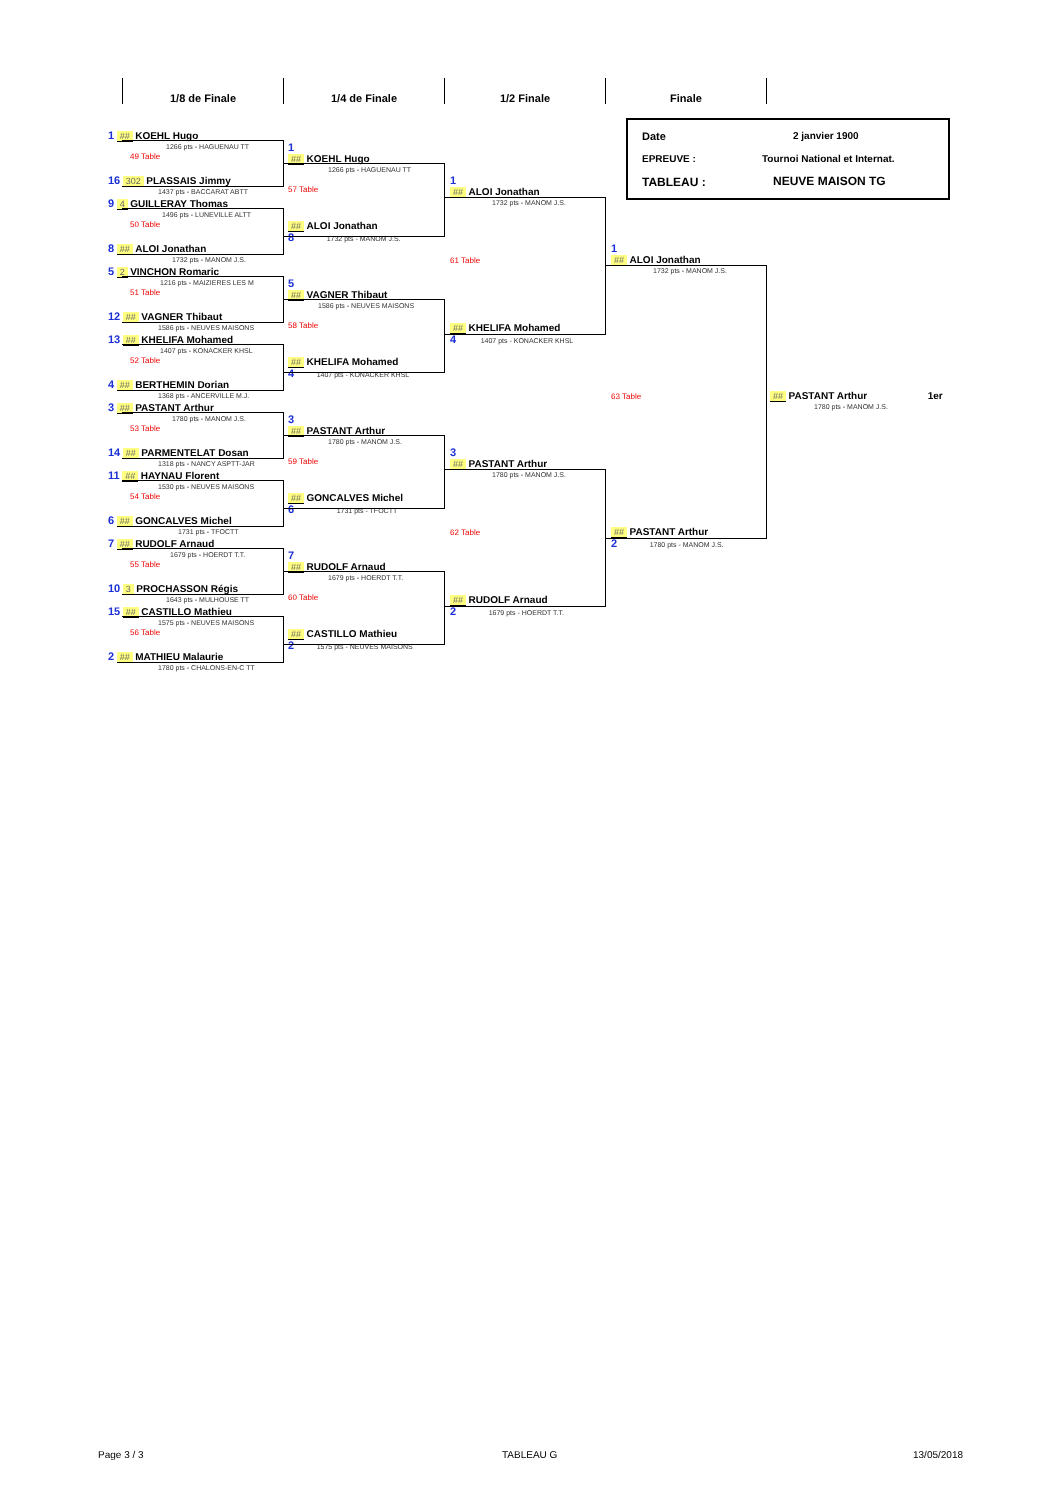1/8 de Finale 1/4 de Finale 1/2 Finale Finale
Date 2 janvier 1900
EPREUVE : Tournoi National et Internat.
TABLEAU : NEUVE MAISON TG
1 ## KOEHL Hugo
1266 pts - HAGUENAU TT
49 Table
16 302 PLASSAIS Jimmy
1437 pts - BACCARAT ABTT
9 4 GUILLERAY Thomas
1496 pts - LUNEVILLE ALTT
50 Table
8 ## ALOI Jonathan
1732 pts - MANOM J.S.
5 2 VINCHON Romaric
1216 pts - MAIZIERES LES M
51 Table
12 ## VAGNER Thibaut
1586 pts - NEUVES MAISONS
13 ## KHELIFA Mohamed
1407 pts - KONACKER KHSL
52 Table
4 ## BERTHEMIN Dorian
1368 pts - ANCERVILLE M.J.
3 ## PASTANT Arthur
1780 pts - MANOM J.S.
53 Table
14 ## PARMENTELAT Dosan
1318 pts - NANCY ASPTT-JAR
11 ## HAYNAU Florent
1530 pts - NEUVES MAISONS
54 Table
6 ## GONCALVES Michel
1731 pts - TFOCTT
7 ## RUDOLF Arnaud
1679 pts - HOERDT T.T.
55 Table
10 3 PROCHASSON Régis
1643 pts - MULHOUSE TT
15 ## CASTILLO Mathieu
1575 pts - NEUVES MAISONS
56 Table
2 ## MATHIEU Malaurie
1780 pts - CHALONS-EN-C TT
1
## KOEHL Hugo
1266 pts - HAGUENAU TT
57 Table
## ALOI Jonathan
8 1732 pts - MANOM J.S.
5
## VAGNER Thibaut
1586 pts - NEUVES MAISONS
58 Table
## KHELIFA Mohamed
4 1407 pts - KONACKER KHSL
3
## PASTANT Arthur
1780 pts - MANOM J.S.
59 Table
## GONCALVES Michel
6 1731 pts - TFOCTT
7
## RUDOLF Arnaud
1679 pts - HOERDT T.T.
60 Table
## CASTILLO Mathieu
2 1575 pts - NEUVES MAISONS
1
## ALOI Jonathan
1732 pts - MANOM J.S.
61 Table
## KHELIFA Mohamed
4 1407 pts - KONACKER KHSL
3
## PASTANT Arthur
1780 pts - MANOM J.S.
62 Table
## RUDOLF Arnaud
2 1679 pts - HOERDT T.T.
1
## ALOI Jonathan
1732 pts - MANOM J.S.
63 Table
## PASTANT Arthur
2 1780 pts - MANOM J.S.
## PASTANT Arthur 1er
1780 pts - MANOM J.S.
Page 3 / 3 TABLEAU G 13/05/2018